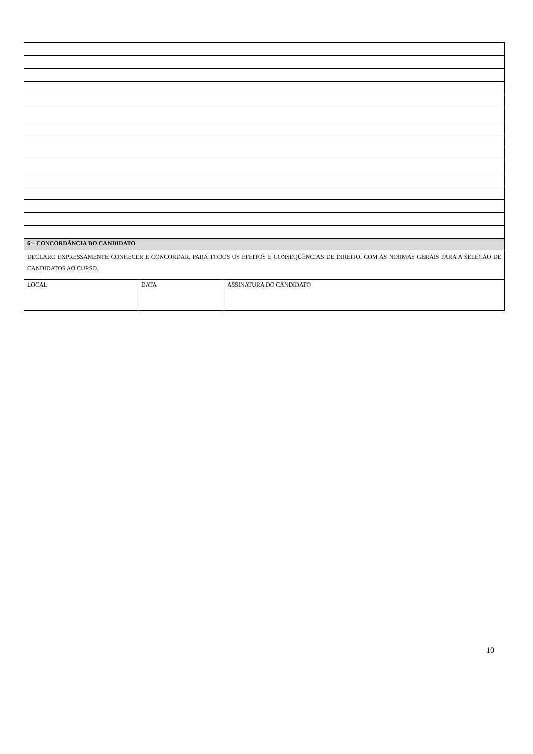| 6 – CONCORDÂNCIA DO CANDIDATO | | |
| DECLARO EXPRESSAMENTE CONHECER E CONCORDAR, PARA TODOS OS EFEITOS E CONSEQÜÊNCIAS DE DIREITO, COM AS NORMAS GERAIS PARA A SELEÇÃO DE CANDIDATOS AO CURSO. | | |
| LOCAL | DATA | ASSINATURA DO CANDIDATO |
10